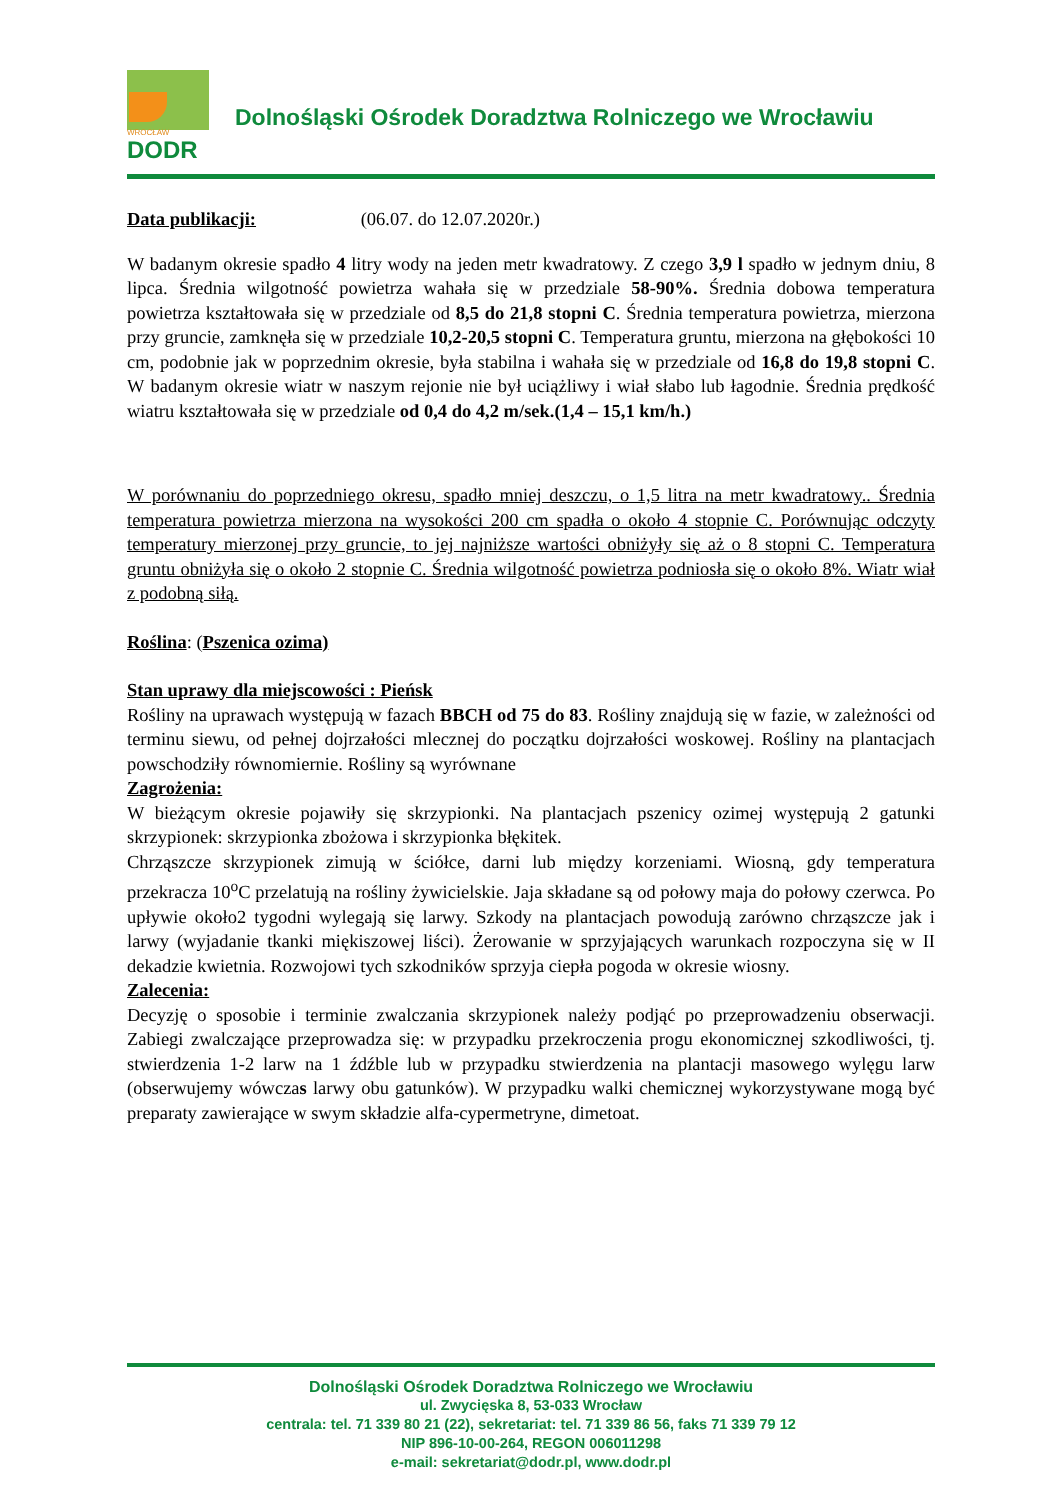WROCŁAW
DODR
Dolnośląski Ośrodek Doradztwa Rolniczego we Wrocławiu
Data publikacji: (06.07. do 12.07.2020r.)
W badanym okresie spadło 4 litry wody na jeden metr kwadratowy. Z czego 3,9 l spadło w jednym dniu, 8 lipca. Średnia wilgotność powietrza wahała się w przedziale 58-90%. Średnia dobowa temperatura powietrza kształtowała się w przedziale od 8,5 do 21,8 stopni C. Średnia temperatura powietrza, mierzona przy gruncie, zamknęła się w przedziale 10,2-20,5 stopni C. Temperatura gruntu, mierzona na głębokości 10 cm, podobnie jak w poprzednim okresie, była stabilna i wahała się w przedziale od 16,8 do 19,8 stopni C. W badanym okresie wiatr w naszym rejonie nie był uciążliwy i wiał słabo lub łagodnie. Średnia prędkość wiatru kształtowała się w przedziale od 0,4 do 4,2 m/sek.(1,4 – 15,1 km/h.)
W porównaniu do poprzedniego okresu, spadło mniej deszczu, o 1,5 litra na metr kwadratowy.. Średnia temperatura powietrza mierzona na wysokości 200 cm spadła o około 4 stopnie C. Porównując odczyty temperatury mierzonej przy gruncie, to jej najniższe wartości obniżyły się aż o 8 stopni C. Temperatura gruntu obniżyła się o około 2 stopnie C. Średnia wilgotność powietrza podniosła się o około 8%. Wiatr wiał z podobną siłą.
Roślina: (Pszenica ozima)
Stan uprawy dla miejscowości : Pieńsk
Rośliny na uprawach występują w fazach BBCH od 75 do 83. Rośliny znajdują się w fazie, w zależności od terminu siewu, od pełnej dojrzałości mlecznej do początku dojrzałości woskowej. Rośliny na plantacjach powschodziły równomiernie. Rośliny są wyrównane
Zagrożenia:
W bieżącym okresie pojawiły się skrzypionki. Na plantacjach pszenicy ozimej występują 2 gatunki skrzypionek: skrzypionka zbożowa i skrzypionka błękitek.
Chrząszcze skrzypionek zimują w ściółce, darni lub między korzeniami. Wiosną, gdy temperatura przekracza 10<sup>o</sup>C przelatują na rośliny żywicielskie. Jaja składane są od połowy maja do połowy czerwca. Po upływie około2 tygodni wylegają się larwy. Szkody na plantacjach powodują zarówno chrząszcze jak i larwy (wyjadanie tkanki miękiszowej liści). Żerowanie w sprzyjających warunkach rozpoczyna się w II dekadzie kwietnia. Rozwojowi tych szkodników sprzyja ciepła pogoda w okresie wiosny.
Zalecenia:
Decyzję o sposobie i terminie zwalczania skrzypionek należy podjąć po przeprowadzeniu obserwacji. Zabiegi zwalczające przeprowadza się: w przypadku przekroczenia progu ekonomicznej szkodliwości, tj. stwierdzenia 1-2 larw na 1 źdźble lub w przypadku stwierdzenia na plantacji masowego wylęgu larw (obserwujemy wówczas larwy obu gatunków). W przypadku walki chemicznej wykorzystywane mogą być preparaty zawierające w swym składzie alfa-cypermetryne, dimetoat.
Dolnośląski Ośrodek Doradztwa Rolniczego we Wrocławiu
ul. Zwycięska 8, 53-033 Wrocław
centrala: tel. 71 339 80 21 (22), sekretariat: tel. 71 339 86 56, faks 71 339 79 12
NIP 896-10-00-264, REGON 006011298
e-mail: sekretariat@dodr.pl, www.dodr.pl